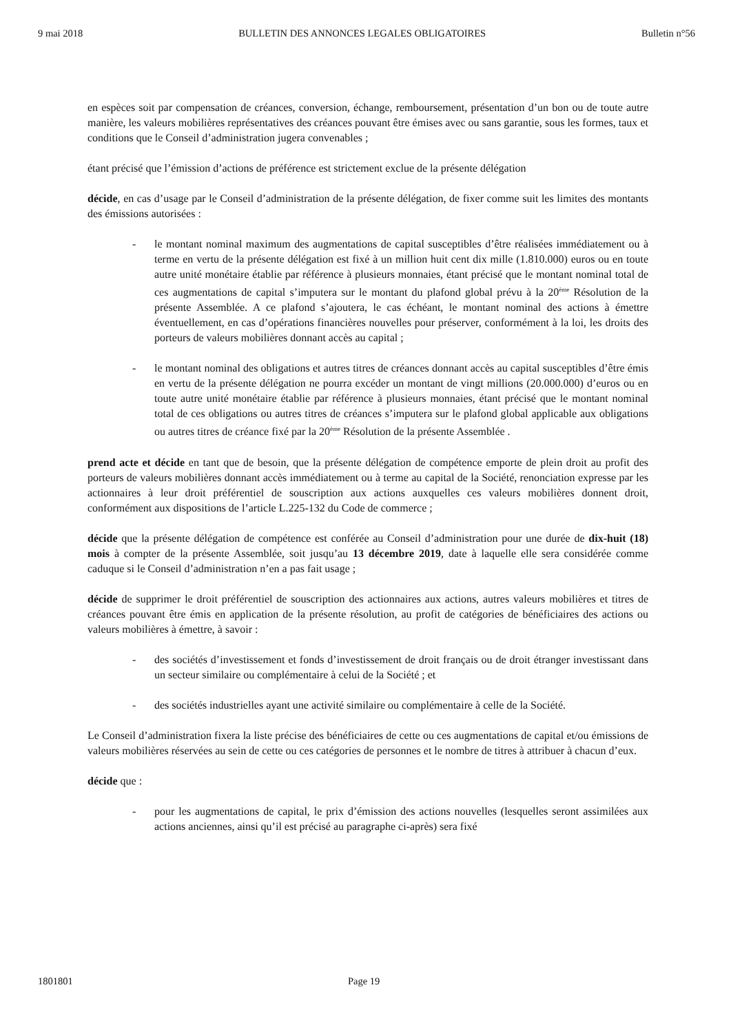9 mai 2018 BULLETIN DES ANNONCES LEGALES OBLIGATOIRES Bulletin n°56
en espèces soit par compensation de créances, conversion, échange, remboursement, présentation d’un bon ou de toute autre manière, les valeurs mobilières représentatives des créances pouvant être émises avec ou sans garantie, sous les formes, taux et conditions que le Conseil d’administration jugera convenables ;
étant précisé que l’émission d’actions de préférence est strictement exclue de la présente délégation
décide, en cas d’usage par le Conseil d’administration de la présente délégation, de fixer comme suit les limites des montants des émissions autorisées :
- le montant nominal maximum des augmentations de capital susceptibles d’être réalisées immédiatement ou à terme en vertu de la présente délégation est fixé à un million huit cent dix mille (1.810.000) euros ou en toute autre unité monétaire établie par référence à plusieurs monnaies, étant précisé que le montant nominal total de ces augmentations de capital s’imputera sur le montant du plafond global prévu à la 20<sup>ème</sup> Résolution de la présente Assemblée. A ce plafond s’ajoutera, le cas échéant, le montant nominal des actions à émettre éventuellement, en cas d’opérations financières nouvelles pour préserver, conformément à la loi, les droits des porteurs de valeurs mobilières donnant accès au capital ;
- le montant nominal des obligations et autres titres de créances donnant accès au capital susceptibles d’être émis en vertu de la présente délégation ne pourra excéder un montant de vingt millions (20.000.000) d’euros ou en toute autre unité monétaire établie par référence à plusieurs monnaies, étant précisé que le montant nominal total de ces obligations ou autres titres de créances s’imputera sur le plafond global applicable aux obligations ou autres titres de créance fixé par la 20<sup>ème</sup> Résolution de la présente Assemblée .
prend acte et décide en tant que de besoin, que la présente délégation de compétence emporte de plein droit au profit des porteurs de valeurs mobilières donnant accès immédiatement ou à terme au capital de la Société, renonciation expresse par les actionnaires à leur droit préférentiel de souscription aux actions auxquelles ces valeurs mobilières donnent droit, conformément aux dispositions de l’article L.225-132 du Code de commerce ;
décide que la présente délégation de compétence est conférée au Conseil d’administration pour une durée de dix-huit (18) mois à compter de la présente Assemblée, soit jusqu’au 13 décembre 2019, date à laquelle elle sera considérée comme caduque si le Conseil d’administration n’en a pas fait usage ;
décide de supprimer le droit préférentiel de souscription des actionnaires aux actions, autres valeurs mobilières et titres de créances pouvant être émis en application de la présente résolution, au profit de catégories de bénéficiaires des actions ou valeurs mobilières à émettre, à savoir :
- des sociétés d’investissement et fonds d’investissement de droit français ou de droit étranger investissant dans un secteur similaire ou complémentaire à celui de la Société ; et
- des sociétés industrielles ayant une activité similaire ou complémentaire à celle de la Société.
Le Conseil d’administration fixera la liste précise des bénéficiaires de cette ou ces augmentations de capital et/ou émissions de valeurs mobilières réservées au sein de cette ou ces catégories de personnes et le nombre de titres à attribuer à chacun d’eux.
décide que :
- pour les augmentations de capital, le prix d’émission des actions nouvelles (lesquelles seront assimilées aux actions anciennes, ainsi qu’il est précisé au paragraphe ci-après) sera fixé
1801801 Page 19